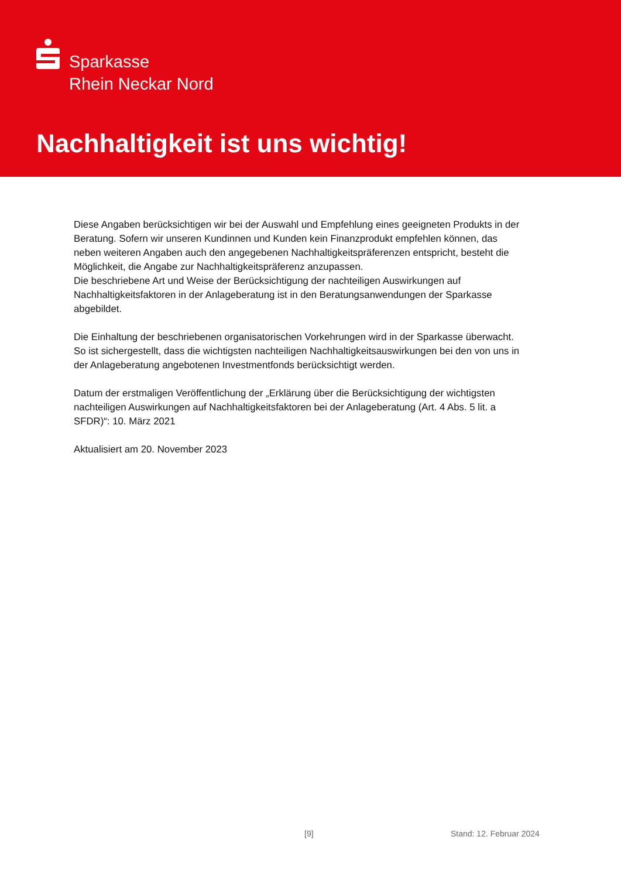Sparkasse
Rhein Neckar Nord
Nachhaltigkeit ist uns wichtig!
Diese Angaben berücksichtigen wir bei der Auswahl und Empfehlung eines geeigneten Produkts in der Beratung. Sofern wir unseren Kundinnen und Kunden kein Finanzprodukt empfehlen können, das neben weiteren Angaben auch den angegebenen Nachhaltigkeitspräferenzen entspricht, besteht die Möglichkeit, die Angabe zur Nachhaltigkeitspräferenz anzupassen.
Die beschriebene Art und Weise der Berücksichtigung der nachteiligen Auswirkungen auf Nachhaltigkeitsfaktoren in der Anlageberatung ist in den Beratungsanwendungen der Sparkasse abgebildet.
Die Einhaltung der beschriebenen organisatorischen Vorkehrungen wird in der Sparkasse überwacht. So ist sichergestellt, dass die wichtigsten nachteiligen Nachhaltigkeitsauswirkungen bei den von uns in der Anlageberatung angebotenen Investmentfonds berücksichtigt werden.
Datum der erstmaligen Veröffentlichung der „Erklärung über die Berücksichtigung der wichtigsten nachteiligen Auswirkungen auf Nachhaltigkeitsfaktoren bei der Anlageberatung (Art. 4 Abs. 5 lit. a SFDR)“: 10. März 2021
Aktualisiert am 20. November 2023
[9] Stand: 12. Februar 2024